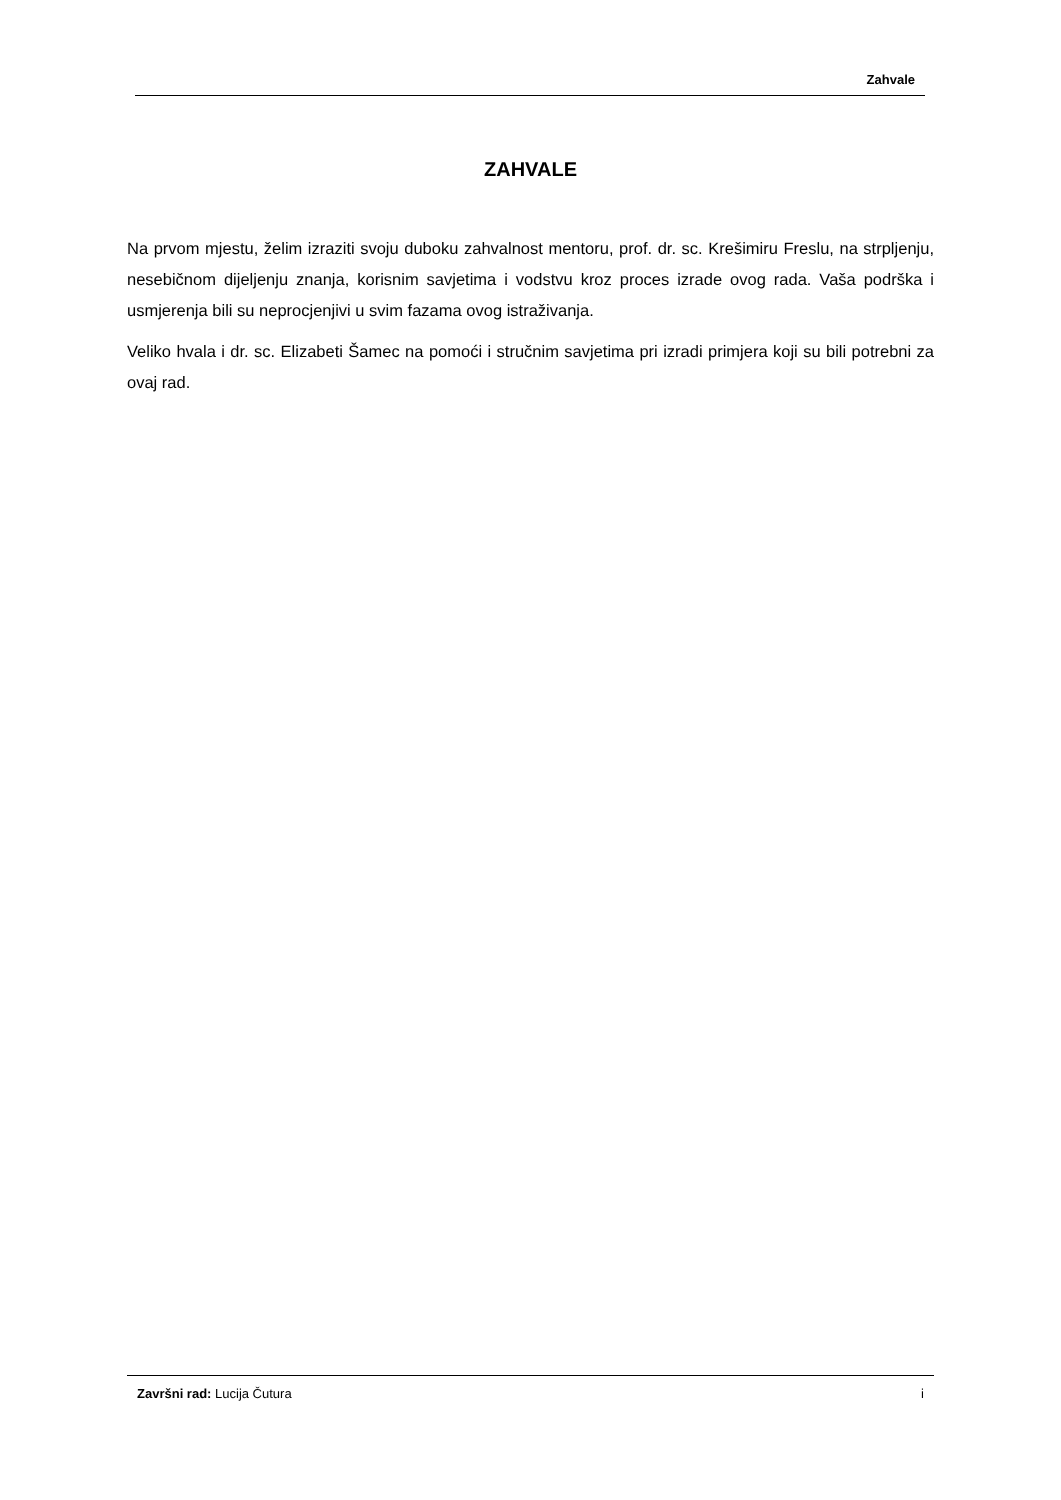Zahvale
ZAHVALE
Na prvom mjestu, želim izraziti svoju duboku zahvalnost mentoru, prof. dr. sc. Krešimiru Freslu, na strpljenju, nesebičnom dijeljenju znanja, korisnim savjetima i vodstvu kroz proces izrade ovog rada. Vaša podrška i usmjerenja bili su neprocjenjivi u svim fazama ovog istraživanja.
Veliko hvala i dr. sc. Elizabeti Šamec na pomoći i stručnim savjetima pri izradi primjera koji su bili potrebni za ovaj rad.
Završni rad: Lucija Čutura i